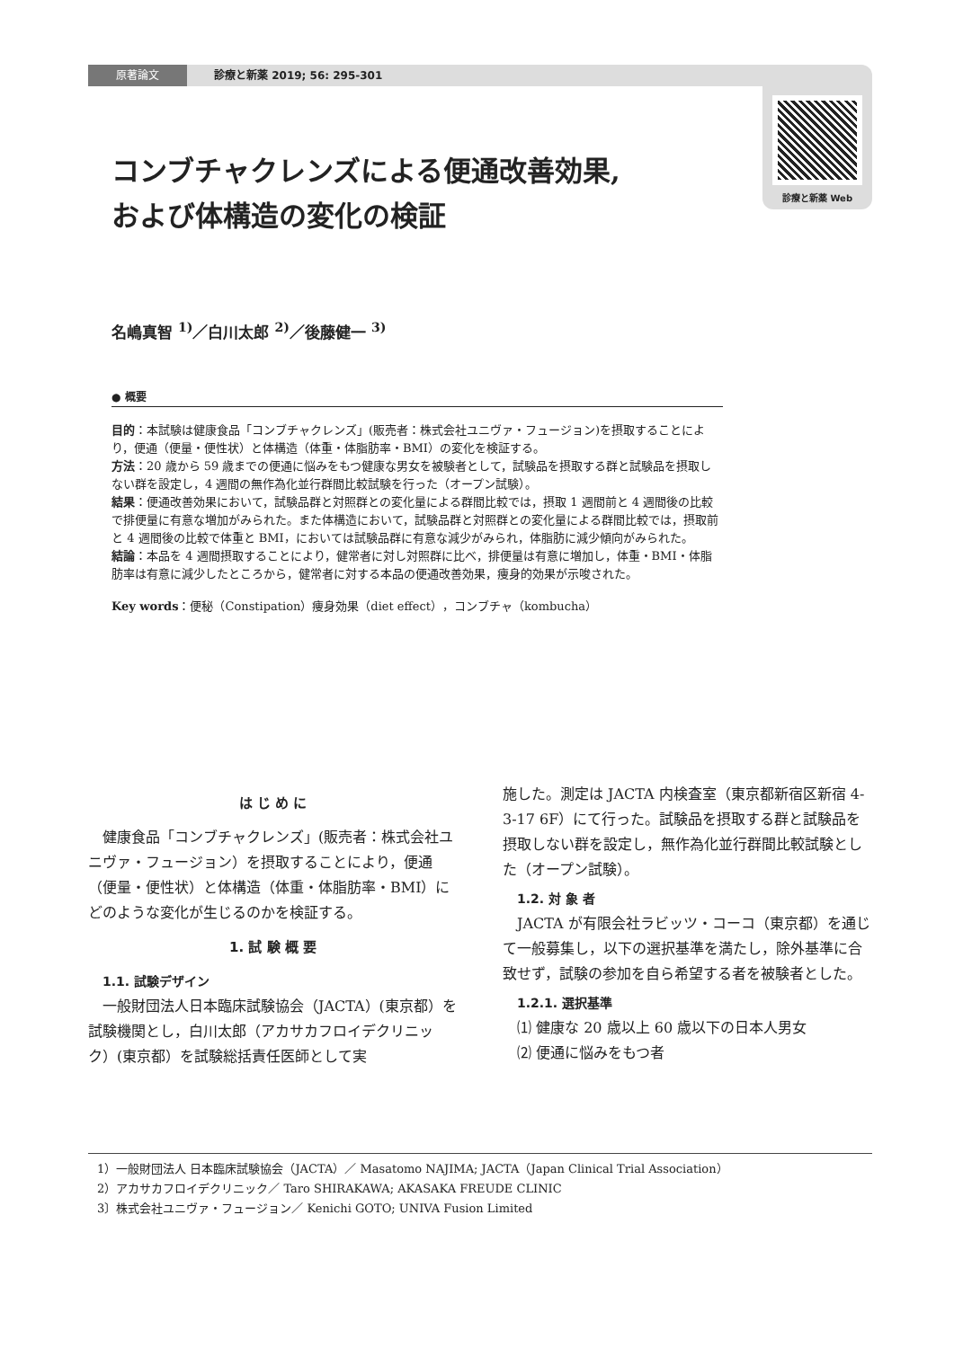原著論文 診療と新薬 2019; 56: 295-301
診療と新薬 Web
コンブチャクレンズによる便通改善効果,
および体構造の変化の検証
名嶋真智 <sup>1)</sup>／白川太郎 <sup>2)</sup>／後藤健一 <sup>3)</sup>
● 概要
目的：本試験は健康食品「コンブチャクレンズ」(販売者：株式会社ユニヴァ・フュージョン)を摂取することにより，便通（便量・便性状）と体構造（体重・体脂肪率・BMI）の変化を検証する。
方法：20 歳から 59 歳までの便通に悩みをもつ健康な男女を被験者として，試験品を摂取する群と試験品を摂取しない群を設定し，4 週間の無作為化並行群間比較試験を行った（オープン試験）。
結果：便通改善効果において，試験品群と対照群との変化量による群間比較では，摂取 1 週間前と 4 週間後の比較で排便量に有意な増加がみられた。また体構造において，試験品群と対照群との変化量による群間比較では，摂取前と 4 週間後の比較で体重と BMI，においては試験品群に有意な減少がみられ，体脂肪に減少傾向がみられた。
結論：本品を 4 週間摂取することにより，健常者に対し対照群に比べ，排便量は有意に増加し，体重・BMI・体脂肪率は有意に減少したところから，健常者に対する本品の便通改善効果，痩身的効果が示唆された。
Key words：便秘（Constipation）痩身効果（diet effect），コンブチャ（kombucha）
は じ め に
健康食品「コンブチャクレンズ」(販売者：株式会社ユニヴァ・フュージョン）を摂取することにより，便通（便量・便性状）と体構造（体重・体脂肪率・BMI）にどのような変化が生じるのかを検証する。
1. 試 験 概 要
1.1. 試験デザイン
一般財団法人日本臨床試験協会（JACTA）(東京都）を試験機関とし，白川太郎（アカサカフロイデクリニック）(東京都）を試験総括責任医師として実
施した。測定は JACTA 内検査室（東京都新宿区新宿 4-3-17 6F）にて行った。試験品を摂取する群と試験品を摂取しない群を設定し，無作為化並行群間比較試験とした（オープン試験）。
1.2. 対 象 者
JACTA が有限会社ラビッツ・コーコ（東京都）を通じて一般募集し，以下の選択基準を満たし，除外基準に合致せず，試験の参加を自ら希望する者を被験者とした。
1.2.1. 選択基準
⑴ 健康な 20 歳以上 60 歳以下の日本人男女
⑵ 便通に悩みをもつ者
1）一般財団法人 日本臨床試験協会（JACTA）／ Masatomo NAJIMA; JACTA（Japan Clinical Trial Association）
2）アカサカフロイデクリニック／ Taro SHIRAKAWA; AKASAKA FREUDE CLINIC
3〕株式会社ユニヴァ・フュージョン／ Kenichi GOTO; UNIVA Fusion Limited